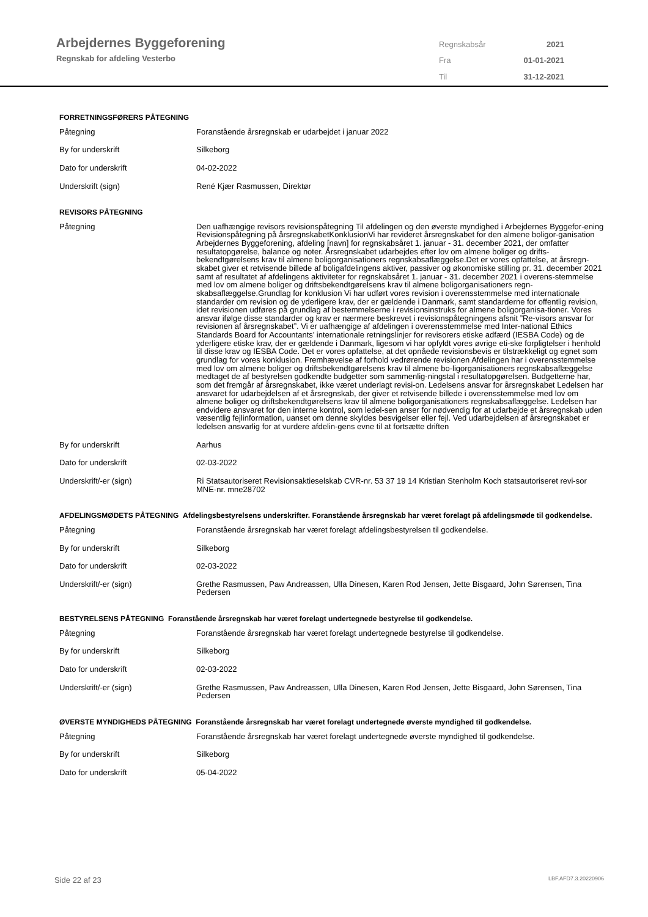Arbejdernes Byggeforening
Regnskab for afdeling Vesterbo
| Regnskabsår | 2021 |
| Fra | 01-01-2021 |
| Til | 31-12-2021 |
FORRETNINGSFØRERS PÅTEGNING
| Påtegning | Foranstående årsregnskab er udarbejdet i januar 2022 |
| By for underskrift | Silkeborg |
| Dato for underskrift | 04-02-2022 |
| Underskrift (sign) | René Kjær Rasmussen, Direktør |
REVISORS PÅTEGNING
| Påtegning | Den uafhængige revisors revisionspåtegning Til afdelingen og den øverste myndighed i Arbejdernes Byggefor-ening Revisionspåtegning på årsregnskabetKonklusionVi har revideret årsregnskabet for den almene boligor-ganisation Arbejdernes Byggeforening, afdeling [navn] for regnskabsåret 1. januar - 31. december 2021, der omfatter resultatopgørelse, balance og noter. Årsregnskabet udarbejdes efter lov om almene boliger og drifts-bekendtgørelsens krav til almene boligorganisationers regnskabsaflæggelse.Det er vores opfattelse, at årsregn-skabet giver et retvisende billede af boligafdelingens aktiver, passiver og økonomiske stilling pr. 31. december 2021 samt af resultatet af afdelingens aktiviteter for regnskabsåret 1. januar - 31. december 2021 i overens-stemmelse med lov om almene boliger og driftsbekendtgørelsens krav til almene boligorganisationers regn-skabsaflæggelse.Grundlag for konklusion Vi har udført vores revision i overensstemmelse med internationale standarder om revision og de yderligere krav, der er gældende i Danmark, samt standarderne for offentlig revision, idet revisionen udføres på grundlag af bestemmelserne i revisionsinstruks for almene boligorganisa-tioner. Vores ansvar ifølge disse standarder og krav er nærmere beskrevet i revisionspåtegningens afsnit ”Re-visors ansvar for revisionen af årsregnskabet”. Vi er uafhængige af afdelingen i overensstemmelse med Inter-national Ethics Standards Board for Accountants’ internationale retningslinjer for revisorers etiske adfærd (IESBA Code) og de yderligere etiske krav, der er gældende i Danmark, ligesom vi har opfyldt vores øvrige eti-ske forpligtelser i henhold til disse krav og IESBA Code. Det er vores opfattelse, at det opnåede revisionsbevis er tilstrækkeligt og egnet som grundlag for vores konklusion. Fremhævelse af forhold vedrørende revisionen Afdelingen har i overensstemmelse med lov om almene boliger og driftsbekendtgørelsens krav til almene bo-ligorganisationers regnskabsaflæggelse medtaget de af bestyrelsen godkendte budgetter som sammenlig-ningstal i resultatopgørelsen. Budgetterne har, som det fremgår af årsregnskabet, ikke været underlagt revisi-on. Ledelsens ansvar for årsregnskabet Ledelsen har ansvaret for udarbejdelsen af et årsregnskab, der giver et retvisende billede i overensstemmelse med lov om almene boliger og driftsbekendtgørelsens krav til almene boligorganisationers regnskabsaflæggelse. Ledelsen har endvidere ansvaret for den interne kontrol, som ledel-sen anser for nødvendig for at udarbejde et årsregnskab uden væsentlig fejlinformation, uanset om denne skyldes besvigelser eller fejl. Ved udarbejdelsen af årsregnskabet er ledelsen ansvarlig for at vurdere afdelin-gens evne til at fortsætte driften |
| By for underskrift | Aarhus |
| Dato for underskrift | 02-03-2022 |
| Underskrift/-er (sign) | Ri Statsautoriseret Revisionsaktieselskab CVR-nr. 53 37 19 14 Kristian Stenholm Koch statsautoriseret revi-sor MNE-nr. mne28702 |
AFDELINGSMØDETS PÅTEGNING Afdelingsbestyrelsens underskrifter. Foranstående årsregnskab har været forelagt på afdelingsmøde til godkendelse.
| Påtegning | Foranstående årsregnskab har været forelagt afdelingsbestyrelsen til godkendelse. |
| By for underskrift | Silkeborg |
| Dato for underskrift | 02-03-2022 |
| Underskrift/-er (sign) | Grethe Rasmussen, Paw Andreassen, Ulla Dinesen, Karen Rod Jensen, Jette Bisgaard, John Sørensen, Tina Pedersen |
BESTYRELSENS PÅTEGNING Foranstående årsregnskab har været forelagt undertegnede bestyrelse til godkendelse.
| Påtegning | Foranstående årsregnskab har været forelagt undertegnede bestyrelse til godkendelse. |
| By for underskrift | Silkeborg |
| Dato for underskrift | 02-03-2022 |
| Underskrift/-er (sign) | Grethe Rasmussen, Paw Andreassen, Ulla Dinesen, Karen Rod Jensen, Jette Bisgaard, John Sørensen, Tina Pedersen |
ØVERSTE MYNDIGHEDS PÅTEGNING Foranstående årsregnskab har været forelagt undertegnede øverste myndighed til godkendelse.
| Påtegning | Foranstående årsregnskab har været forelagt undertegnede øverste myndighed til godkendelse. |
| By for underskrift | Silkeborg |
| Dato for underskrift | 05-04-2022 |
Side 22 af 23 LBF.AFD7.3.20220906